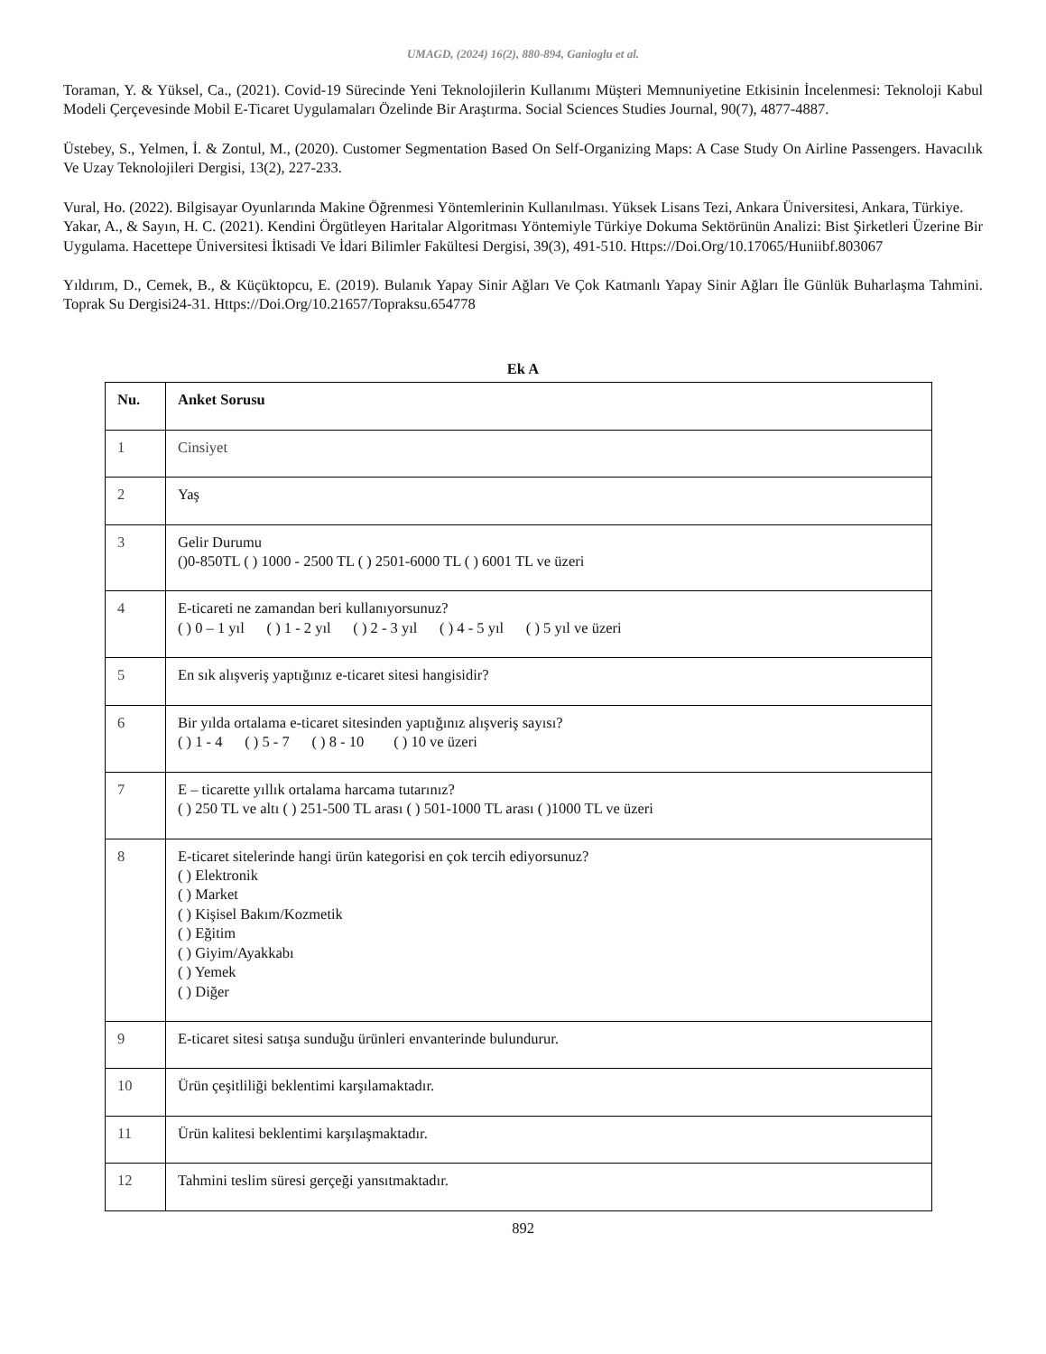UMAGD, (2024) 16(2), 880-894, Ganioglu et al.
Toraman, Y. & Yüksel, Ca., (2021). Covid-19 Sürecinde Yeni Teknolojilerin Kullanımı Müşteri Memnuniyetine Etkisinin İncelenmesi: Teknoloji Kabul Modeli Çerçevesinde Mobil E-Ticaret Uygulamaları Özelinde Bir Araştırma. Social Sciences Studies Journal, 90(7), 4877-4887.
Üstebey, S., Yelmen, İ. & Zontul, M., (2020). Customer Segmentation Based On Self-Organizing Maps: A Case Study On Airline Passengers. Havacılık Ve Uzay Teknolojileri Dergisi, 13(2), 227-233.
Vural, Ho. (2022). Bilgisayar Oyunlarında Makine Öğrenmesi Yöntemlerinin Kullanılması. Yüksek Lisans Tezi, Ankara Üniversitesi, Ankara, Türkiye.
Yakar, A., & Sayın, H. C. (2021). Kendini Örgütleyen Haritalar Algoritması Yöntemiyle Türkiye Dokuma Sektörünün Analizi: Bist Şirketleri Üzerine Bir Uygulama. Hacettepe Üniversitesi İktisadi Ve İdari Bilimler Fakültesi Dergisi, 39(3), 491-510. Https://Doi.Org/10.17065/Huniibf.803067
Yıldırım, D., Cemek, B., & Küçüktopcu, E. (2019). Bulanık Yapay Sinir Ağları Ve Çok Katmanlı Yapay Sinir Ağları İle Günlük Buharlaşma Tahmini. Toprak Su Dergisi24-31. Https://Doi.Org/10.21657/Topraksu.654778
Ek A
| Nu. | Anket Sorusu |
| --- | --- |
| 1 | Cinsiyet |
| 2 | Yaş |
| 3 | Gelir Durumu ()0-850TL ( ) 1000 - 2500 TL ( ) 2501-6000 TL ( ) 6001 TL ve üzeri |
| 4 | E-ticareti ne zamandan beri kullanıyorsunuz? ( ) 0 – 1 yıl ( ) 1 - 2 yıl ( ) 2 - 3 yıl ( ) 4 - 5 yıl ( ) 5 yıl ve üzeri |
| 5 | En sık alışveriş yaptığınız e-ticaret sitesi hangisidir? |
| 6 | Bir yılda ortalama e-ticaret sitesinden yaptığınız alışveriş sayısı? ( ) 1 - 4 ( ) 5 - 7 ( ) 8 - 10 ( ) 10 ve üzeri |
| 7 | E – ticarette yıllık ortalama harcama tutarınız? ( ) 250 TL ve altı ( ) 251-500 TL arası ( ) 501-1000 TL arası ( )1000 TL ve üzeri |
| 8 | E-ticaret sitelerinde hangi ürün kategorisi en çok tercih ediyorsunuz? ( ) Elektronik ( ) Market ( ) Kişisel Bakım/Kozmetik ( ) Eğitim ( ) Giyim/Ayakkabı ( ) Yemek ( ) Diğer |
| 9 | E-ticaret sitesi satışa sunduğu ürünleri envanterinde bulundurur. |
| 10 | Ürün çeşitliliği beklentimi karşılamaktadır. |
| 11 | Ürün kalitesi beklentimi karşılaşmaktadır. |
| 12 | Tahmini teslim süresi gerçeği yansıtmaktadır. |
892